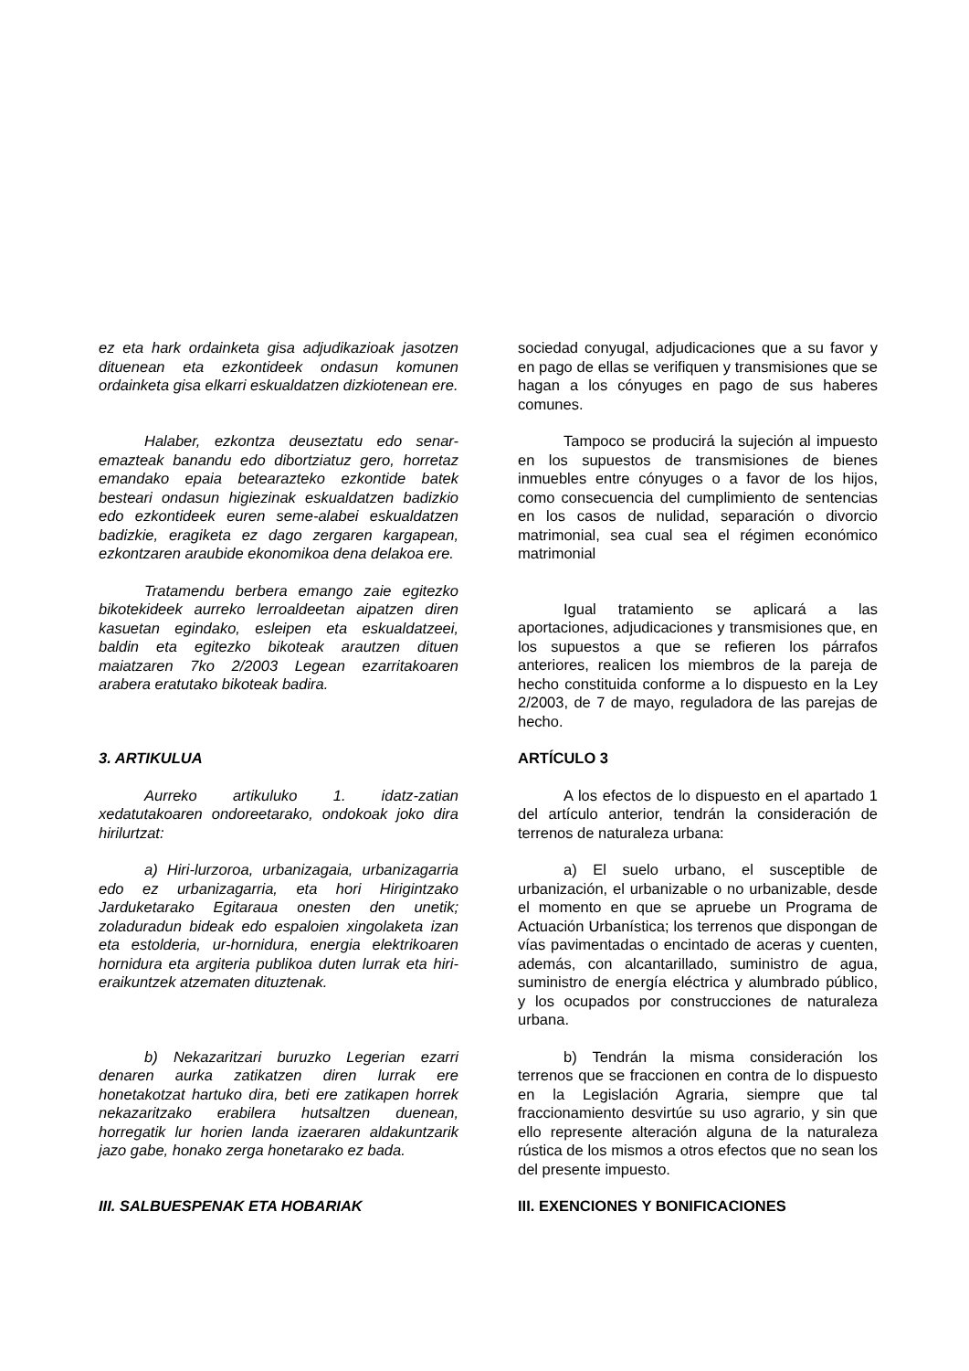ez eta hark ordainketa gisa adjudikazioak jasotzen dituenean eta ezkontideek ondasun komunen ordainketa gisa elkarri eskualdatzen dizkiotenean ere.
sociedad conyugal, adjudicaciones que a su favor y en pago de ellas se verifiquen y transmisiones que se hagan a los cónyuges en pago de sus haberes comunes.
Halaber, ezkontza deuseztatu edo senar-emazteak banandu edo dibortziatuz gero, horretaz emandako epaia betearazteko ezkontide batek besteari ondasun higiezinak eskualdatzen badizkio edo ezkontideek euren seme-alabei eskualdatzen badizkie, eragiketa ez dago zergaren kargapean, ezkontzaren araubide ekonomikoa dena delakoa ere.
Tampoco se producirá la sujeción al impuesto en los supuestos de transmisiones de bienes inmuebles entre cónyuges o a favor de los hijos, como consecuencia del cumplimiento de sentencias en los casos de nulidad, separación o divorcio matrimonial, sea cual sea el régimen económico matrimonial
Tratamendu berbera emango zaie egitezko bikotekideek aurreko lerroaldeetan aipatzen diren kasuetan egindako, esleipen eta eskualdatzeei, baldin eta egitezko bikoteak arautzen dituen maiatzaren 7ko 2/2003 Legean ezarritakoaren arabera eratutako bikoteak badira.
Igual tratamiento se aplicará a las aportaciones, adjudicaciones y transmisiones que, en los supuestos a que se refieren los párrafos anteriores, realicen los miembros de la pareja de hecho constituida conforme a lo dispuesto en la Ley 2/2003, de 7 de mayo, reguladora de las parejas de hecho.
3. ARTIKULUA ARTÍCULO 3
Aurreko artikuluko 1. idatz-zatian xedatutakoaren ondoreetarako, ondokoak joko dira hirilurtzat:
A los efectos de lo dispuesto en el apartado 1 del artículo anterior, tendrán la consideración de terrenos de naturaleza urbana:
a) Hiri-lurzoroa, urbanizagaia, urbanizagarria edo ez urbanizagarria, eta hori Hirigintzako Jarduketarako Egitaraua onesten den unetik; zoladuradun bideak edo espaloien xingolaketa izan eta estolderia, ur-hornidura, energia elektrikoaren hornidura eta argiteria publikoa duten lurrak eta hiri-eraikuntzek atzematen dituztenak.
a) El suelo urbano, el susceptible de urbanización, el urbanizable o no urbanizable, desde el momento en que se apruebe un Programa de Actuación Urbanística; los terrenos que dispongan de vías pavimentadas o encintado de aceras y cuenten, además, con alcantarillado, suministro de agua, suministro de energía eléctrica y alumbrado público, y los ocupados por construcciones de naturaleza urbana.
b) Nekazaritzari buruzko Legerian ezarri denaren aurka zatikatzen diren lurrak ere honetakotzat hartuko dira, beti ere zatikapen horrek nekazaritzako erabilera hutsaltzen duenean, horregatik lur horien landa izaeraren aldakuntzarik jazo gabe, honako zerga honetarako ez bada.
b) Tendrán la misma consideración los terrenos que se fraccionen en contra de lo dispuesto en la Legislación Agraria, siempre que tal fraccionamiento desvirtúe su uso agrario, y sin que ello represente alteración alguna de la naturaleza rústica de los mismos a otros efectos que no sean los del presente impuesto.
III. SALBUESPENAK ETA HOBARIAK III. EXENCIONES Y BONIFICACIONES